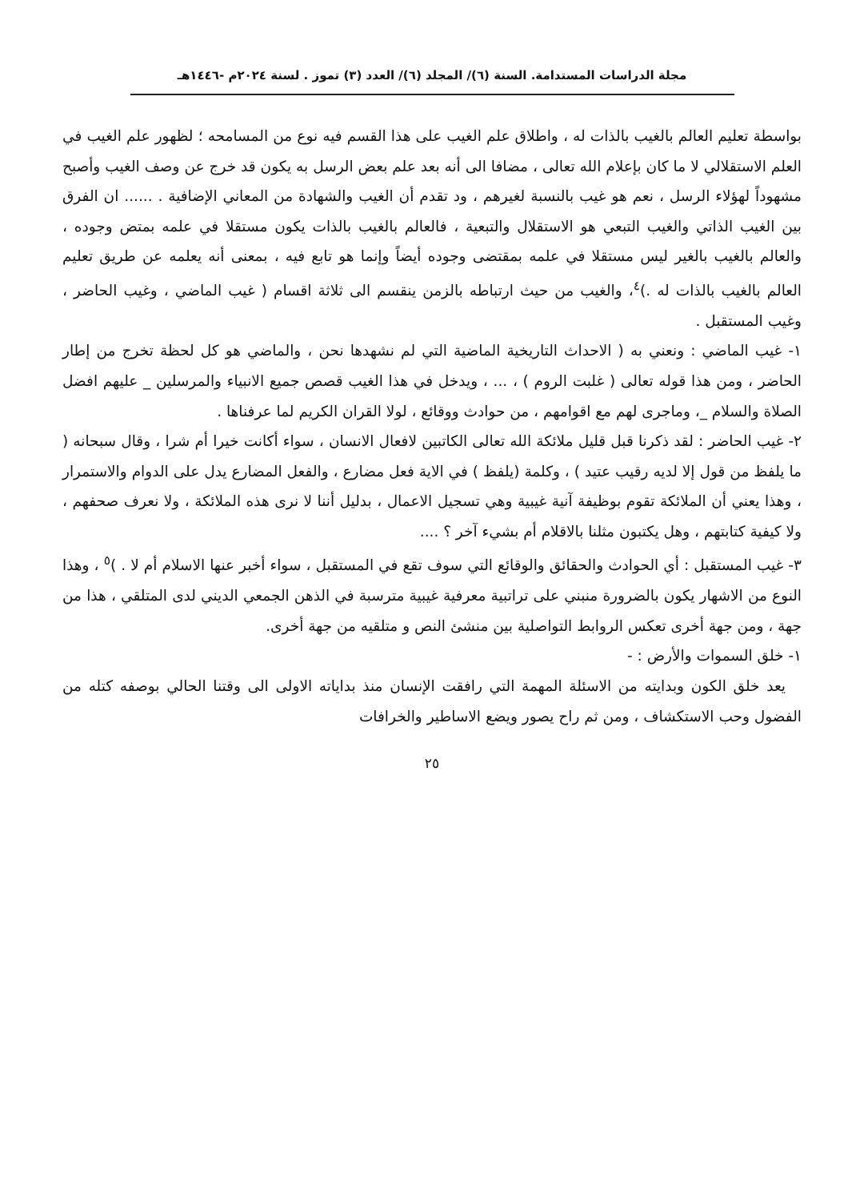مجلة الدراسات المستدامة. السنة (٦)/ المجلد (٦)/ العدد (٣) تموز . لسنة ٢٠٢٤م -١٤٤٦هـ
بواسطة تعليم العالم بالغيب بالذات له ، واطلاق علم الغيب على هذا القسم فيه نوع من المسامحه ؛ لظهور علم الغيب في العلم الاستقلالي لا ما كان بإعلام الله تعالى ، مضافا الى أنه بعد علم بعض الرسل به يكون قد خرج عن وصف الغيب وأصبح مشهوداً لهؤلاء الرسل ، نعم هو غيب بالنسبة لغيرهم ، ود تقدم أن الغيب والشهادة من المعاني الإضافية . ...... ان الفرق بين الغيب الذاتي والغيب التبعي هو الاستقلال والتبعية ، فالعالم بالغيب بالذات يكون مستقلا في علمه بمتض وجوده ، والعالم بالغيب بالغير ليس مستقلا في علمه بمقتضى وجوده أيضاً وإنما هو تابع فيه ، بمعنى أنه يعلمه عن طريق تعليم العالم بالغيب بالذات له .)<sup>٤</sup>، والغيب من حيث ارتباطه بالزمن ينقسم الى ثلاثة اقسام ( غيب الماضي ، وغيب الحاضر ، وغيب المستقبل .
١- غيب الماضي : ونعني به ( الاحداث التاريخية الماضية التي لم نشهدها نحن ، والماضي هو كل لحظة تخرج من إطار الحاضر ، ومن هذا قوله تعالى ( غلبت الروم ) ، ... ، ويدخل في هذا الغيب قصص جميع الانبياء والمرسلين _ عليهم افضل الصلاة والسلام _، وماجرى لهم مع اقوامهم ، من حوادث ووقائع ، لولا القران الكريم لما عرفناها .
٢- غيب الحاضر : لقد ذكرنا قبل قليل ملائكة الله تعالى الكاتبين لافعال الانسان ، سواء أكانت خيرا أم شرا ، وقال سبحانه ( ما يلفظ من قول إلا لديه رقيب عتيد ) ، وكلمة (يلفظ ) في الاية فعل مضارع ، والفعل المضارع يدل على الدوام والاستمرار ، وهذا يعني أن الملائكة تقوم بوظيفة آنية غيبية وهي تسجيل الاعمال ، بدليل أننا لا نرى هذه الملائكة ، ولا نعرف صحفهم ، ولا كيفية كتابتهم ، وهل يكتبون مثلنا بالاقلام أم بشيء آخر ؟ ....
٣- غيب المستقبل : أي الحوادث والحقائق والوقائع التي سوف تقع في المستقبل ، سواء أخبر عنها الاسلام أم لا . )<sup>٥</sup> ، وهذا النوع من الاشهار يكون بالضرورة منبني على تراتبية معرفية غيبية مترسبة في الذهن الجمعي الديني لدى المتلقي ، هذا من جهة ، ومن جهة أخرى تعكس الروابط التواصلية بين منشئ النص و متلقيه من جهة أخرى.
١- خلق السموات والأرض : -
يعد خلق الكون وبدايته من الاسئلة المهمة التي رافقت الإنسان منذ بداياته الاولى الى وقتنا الحالي بوصفه كتله من الفضول وحب الاستكشاف ، ومن ثم راح يصور ويضع الاساطير والخرافات
٢٥